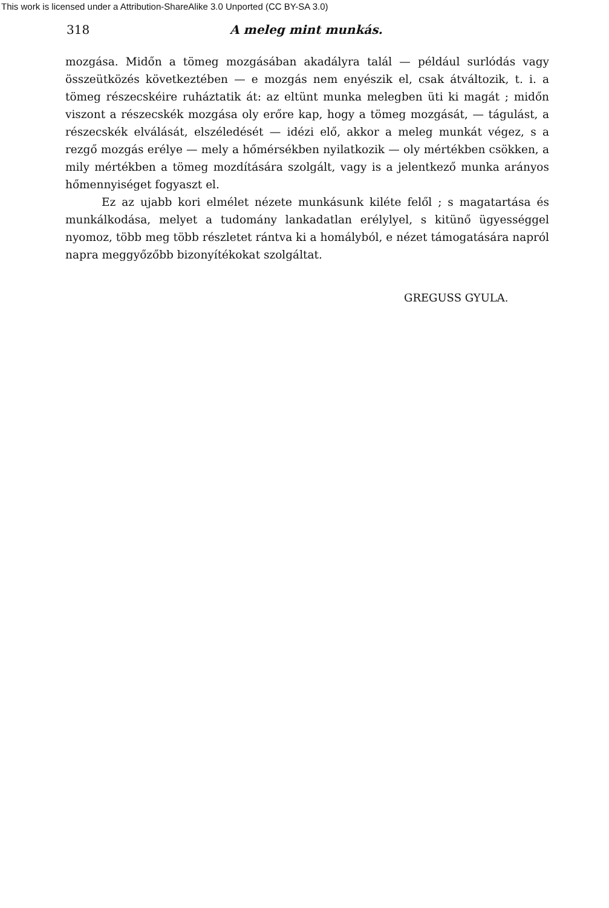This work is licensed under a Attribution-ShareAlike 3.0 Unported (CC BY-SA 3.0)
318 A meleg mint munkás.
mozgása. Midőn a tömeg mozgásában akadályra talál — például surlódás vagy összeütközés következtében — e mozgás nem enyészik el, csak átváltozik, t. i. a tömeg részecskéire ruháztatik át: az eltünt munka melegben üti ki magát ; midőn viszont a részecskék mozgása oly erőre kap, hogy a tömeg mozgását, — tágulást, a részecskék elválását, elszéledését — idézi elő, akkor a meleg munkát végez, s a rezgő mozgás erélye — mely a hőmérsékben nyilatkozik — oly mértékben csökken, a mily mértékben a tömeg mozdítására szolgált, vagy is a jelentkező munka arányos hőmennyiséget fogyaszt el.
Ez az ujabb kori elmélet nézete munkásunk kiléte felől ; s magatartása és munkálkodása, melyet a tudomány lankadatlan erélylyel, s kitünő ügyességgel nyomoz, több meg több részletet rántva ki a homályból, e nézet támogatására napról napra meggyőzőbb bizonyítékokat szolgáltat.
GREGUSS GYULA.